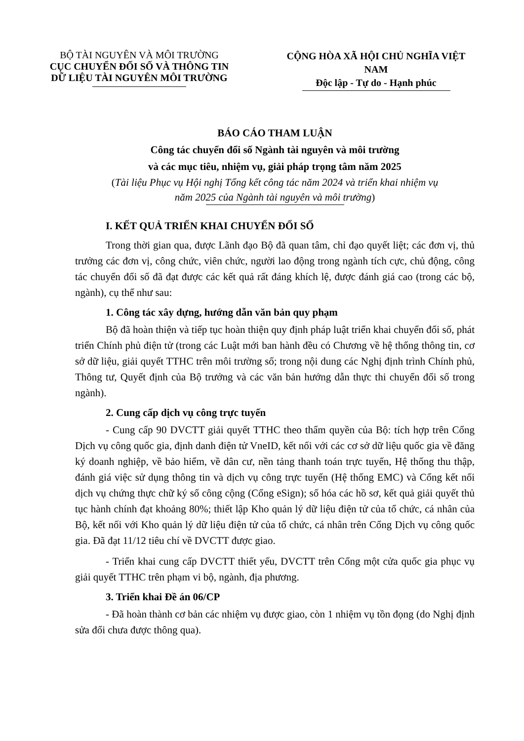BỘ TÀI NGUYÊN VÀ MÔI TRƯỜNG
CỤC CHUYỂN ĐỔI SỐ VÀ THÔNG TIN
DỮ LIỆU TÀI NGUYÊN MÔI TRƯỜNG
CỘNG HÒA XÃ HỘI CHỦ NGHĨA VIỆT NAM
Độc lập - Tự do - Hạnh phúc
BÁO CÁO THAM LUẬN
Công tác chuyển đổi số Ngành tài nguyên và môi trường
và các mục tiêu, nhiệm vụ, giải pháp trọng tâm năm 2025
(Tài liệu Phục vụ Hội nghị Tổng kết công tác năm 2024 và triển khai nhiệm vụ
năm 2025 của Ngành tài nguyên và môi trường)
I. KẾT QUẢ TRIỂN KHAI CHUYỂN ĐỔI SỐ
Trong thời gian qua, được Lãnh đạo Bộ đã quan tâm, chỉ đạo quyết liệt; các đơn vị, thủ trưởng các đơn vị, công chức, viên chức, người lao động trong ngành tích cực, chủ động, công tác chuyển đổi số đã đạt được các kết quả rất đáng khích lệ, được đánh giá cao (trong các bộ, ngành), cụ thể như sau:
1. Công tác xây dựng, hướng dẫn văn bản quy phạm
Bộ đã hoàn thiện và tiếp tục hoàn thiện quy định pháp luật triển khai chuyển đổi số, phát triển Chính phủ điện tử (trong các Luật mới ban hành đều có Chương về hệ thống thông tin, cơ sở dữ liệu, giải quyết TTHC trên môi trường số; trong nội dung các Nghị định trình Chính phủ, Thông tư, Quyết định của Bộ trưởng và các văn bản hướng dẫn thực thi chuyển đổi số trong ngành).
2. Cung cấp dịch vụ công trực tuyến
- Cung cấp 90 DVCTT giải quyết TTHC theo thẩm quyền của Bộ: tích hợp trên Cổng Dịch vụ công quốc gia, định danh điện tử VneID, kết nối với các cơ sở dữ liệu quốc gia về đăng ký doanh nghiệp, về bảo hiểm, về dân cư, nền tảng thanh toán trực tuyến, Hệ thống thu thập, đánh giá việc sử dụng thông tin và dịch vụ công trực tuyến (Hệ thống EMC) và Cổng kết nối dịch vụ chứng thực chữ ký số công cộng (Cổng eSign); số hóa các hồ sơ, kết quả giải quyết thủ tục hành chính đạt khoảng 80%; thiết lập Kho quản lý dữ liệu điện tử của tổ chức, cá nhân của Bộ, kết nối với Kho quản lý dữ liệu điện tử của tổ chức, cá nhân trên Cổng Dịch vụ công quốc gia. Đã đạt 11/12 tiêu chí về DVCTT được giao.
- Triển khai cung cấp DVCTT thiết yếu, DVCTT trên Cổng một cửa quốc gia phục vụ giải quyết TTHC trên phạm vi bộ, ngành, địa phương.
3. Triển khai Đề án 06/CP
- Đã hoàn thành cơ bản các nhiệm vụ được giao, còn 1 nhiệm vụ tồn đọng (do Nghị định sửa đổi chưa được thông qua).